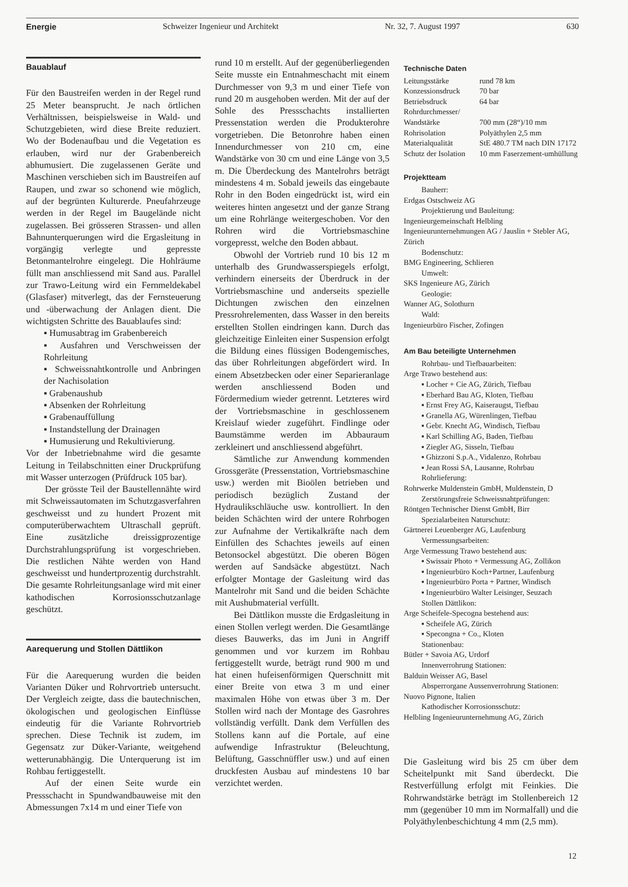Energie Schweizer Ingenieur und Architekt Nr. 32, 7. August 1997 630
Bauablauf
Für den Baustreifen werden in der Regel rund 25 Meter beansprucht. Je nach örtlichen Verhältnissen, beispielsweise in Wald- und Schutzgebieten, wird diese Breite reduziert. Wo der Bodenaufbau und die Vegetation es erlauben, wird nur der Grabenbereich abhumusiert. Die zugelassenen Geräte und Maschinen verschieben sich im Baustreifen auf Raupen, und zwar so schonend wie möglich, auf der begrünten Kulturerde. Pneufahrzeuge werden in der Regel im Baugelände nicht zugelassen. Bei grösseren Strassen- und allen Bahnunterquerungen wird die Ergasleitung in vorgängig verlegte und gepresste Betonmantelrohre eingelegt. Die Hohlräume füllt man anschliessend mit Sand aus. Parallel zur Trawo-Leitung wird ein Fernmeldekabel (Glasfaser) mitverlegt, das der Fernsteuerung und -überwachung der Anlagen dient. Die wichtigsten Schritte des Bauablaufes sind:
▪ Humusabtrag im Grabenbereich
▪ Ausfahren und Verschweissen der Rohrleitung
▪ Schweissnahtkontrolle und Anbringen der Nachisolation
▪ Grabenaushub
▪ Absenken der Rohrleitung
▪ Grabenauffüllung
▪ Instandstellung der Drainagen
▪ Humusierung und Rekultivierung.
Vor der Inbetriebnahme wird die gesamte Leitung in Teilabschnitten einer Druckprüfung mit Wasser unterzogen (Prüfdruck 105 bar).
Der grösste Teil der Baustellennähte wird mit Schweissautomaten im Schutzgasverfahren geschweisst und zu hundert Prozent mit computerüberwachtem Ultraschall geprüft. Eine zusätzliche dreissigprozentige Durchstrahlungsprüfung ist vorgeschrieben. Die restlichen Nähte werden von Hand geschweisst und hundertprozentig durchstrahlt. Die gesamte Rohrleitungsanlage wird mit einer kathodischen Korrosionsschutzanlage geschützt.
Aarequerung und Stollen Dättlikon
Für die Aarequerung wurden die beiden Varianten Düker und Rohrvortrieb untersucht. Der Vergleich zeigte, dass die bautechnischen, ökologischen und geologischen Einflüsse eindeutig für die Variante Rohrvortrieb sprechen. Diese Technik ist zudem, im Gegensatz zur Düker-Variante, weitgehend wetterunabhängig. Die Unterquerung ist im Rohbau fertiggestellt.
Auf der einen Seite wurde ein Pressschacht in Spundwandbauweise mit den Abmessungen 7x14 m und einer Tiefe von
rund 10 m erstellt. Auf der gegenüberliegenden Seite musste ein Entnahmeschacht mit einem Durchmesser von 9,3 m und einer Tiefe von rund 20 m ausgehoben werden. Mit der auf der Sohle des Pressschachts installierten Pressenstation werden die Produkterohre vorgetrieben. Die Betonrohre haben einen Innendurchmesser von 210 cm, eine Wandstärke von 30 cm und eine Länge von 3,5 m. Die Überdeckung des Mantelrohrs beträgt mindestens 4 m. Sobald jeweils das eingebaute Rohr in den Boden eingedrückt ist, wird ein weiteres hinten angesetzt und der ganze Strang um eine Rohrlänge weitergeschoben. Vor den Rohren wird die Vortriebsmaschine vorgepresst, welche den Boden abbaut.
Obwohl der Vortrieb rund 10 bis 12 m unterhalb des Grundwasserspiegels erfolgt, verhindern einerseits der Überdruck in der Vortriebsmaschine und anderseits spezielle Dichtungen zwischen den einzelnen Pressrohrelementen, dass Wasser in den bereits erstellten Stollen eindringen kann. Durch das gleichzeitige Einleiten einer Suspension erfolgt die Bildung eines flüssigen Bodengemisches, das über Rohrleitungen abgefördert wird. In einem Absetzbecken oder einer Separieranlage werden anschliessend Boden und Fördermedium wieder getrennt. Letzteres wird der Vortriebsmaschine in geschlossenem Kreislauf wieder zugeführt. Findlinge oder Baumstämme werden im Abbauraum zerkleinert und anschliessend abgeführt.
Sämtliche zur Anwendung kommenden Grossgeräte (Pressenstation, Vortriebsmaschine usw.) werden mit Bioölen betrieben und periodisch bezüglich Zustand der Hydraulikschläuche usw. kontrolliert. In den beiden Schächten wird der untere Rohrbogen zur Aufnahme der Vertikalkräfte nach dem Einfüllen des Schachtes jeweils auf einen Betonsockel abgestützt. Die oberen Bögen werden auf Sandsäcke abgestützt. Nach erfolgter Montage der Gasleitung wird das Mantelrohr mit Sand und die beiden Schächte mit Aushubmaterial verfüllt.
Bei Dättlikon musste die Erdgasleitung in einen Stollen verlegt werden. Die Gesamtlänge dieses Bauwerks, das im Juni in Angriff genommen und vor kurzem im Rohbau fertiggestellt wurde, beträgt rund 900 m und hat einen hufeisenförmigen Querschnitt mit einer Breite von etwa 3 m und einer maximalen Höhe von etwas über 3 m. Der Stollen wird nach der Montage des Gasrohres vollständig verfüllt. Dank dem Verfüllen des Stollens kann auf die Portale, auf eine aufwendige Infrastruktur (Beleuchtung, Belüftung, Gasschnüffler usw.) und auf einen druckfesten Ausbau auf mindestens 10 bar verzichtet werden.
Technische Daten
| Leitungsstärke | rund 78 km |
| Konzessionsdruck | 70 bar |
| Betriebsdruck | 64 bar |
| Rohrdurchmesser/ Wandstärke | 700 mm (28“)/10 mm |
| Rohrisolation | Polyäthylen 2,5 mm |
| Materialqualität | StE 480.7 TM nach DIN 17172 |
| Schutz der Isolation | 10 mm Faserzement-umhüllung |
Projektteam
Bauherr:
Erdgas Ostschweiz AG
Projektierung und Bauleitung:
Ingenieurgemeinschaft Helbling Ingenieurunternehmungen AG / Jauslin + Stebler AG, Zürich
Bodenschutz:
BMG Engineering, Schlieren
Umwelt:
SKS Ingenieure AG, Zürich
Geologie:
Wanner AG, Solothurn
Wald:
Ingenieurbüro Fischer, Zofingen
Am Bau beteiligte Unternehmen
Rohrbau- und Tiefbauarbeiten:
Arge Trawo bestehend aus:
▪ Locher + Cie AG, Zürich, Tiefbau
▪ Eberhard Bau AG, Kloten, Tiefbau
▪ Ernst Frey AG, Kaiseraugst, Tiefbau
▪ Granella AG, Würenlingen, Tiefbau
▪ Gebr. Knecht AG, Windisch, Tiefbau
▪ Karl Schilling AG, Baden, Tiefbau
▪ Ziegler AG, Sisseln, Tiefbau
▪ Ghizzoni S.p.A., Vidalenzo, Rohrbau
▪ Jean Rossi SA, Lausanne, Rohrbau
Rohrlieferung:
Rohrwerke Muldenstein GmbH, Muldenstein, D
Zerstörungsfreie Schweissnahtprüfungen:
Röntgen Technischer Dienst GmbH, Birr
Spezialarbeiten Naturschutz:
Gärtnerei Leuenberger AG, Laufenburg
Vermessungsarbeiten:
Arge Vermessung Trawo bestehend aus:
▪ Swissair Photo + Vermessung AG, Zollikon
▪ Ingenieurbüro Koch+Partner, Laufenburg
▪ Ingenieurbüro Porta + Partner, Windisch
▪ Ingenieurbüro Walter Leisinger, Seuzach
Stollen Dättlikon:
Arge Scheifele-Specogna bestehend aus:
▪ Scheifele AG, Zürich
▪ Specongna + Co., Kloten
Stationenbau:
Bütler + Savoia AG, Urdorf
Innenverrohrung Stationen:
Balduin Weisser AG, Basel
Absperrorgane Aussenverrohrung Stationen:
Nuovo Pignone, Italien
Kathodischer Korrosionsschutz:
Helbling Ingenieurunternehmung AG, Zürich
Die Gasleitung wird bis 25 cm über dem Scheitelpunkt mit Sand überdeckt. Die Restverfüllung erfolgt mit Feinkies. Die Rohrwandstärke beträgt im Stollenbereich 12 mm (gegenüber 10 mm im Normalfall) und die Polyäthylenbeschichtung 4 mm (2,5 mm).
12